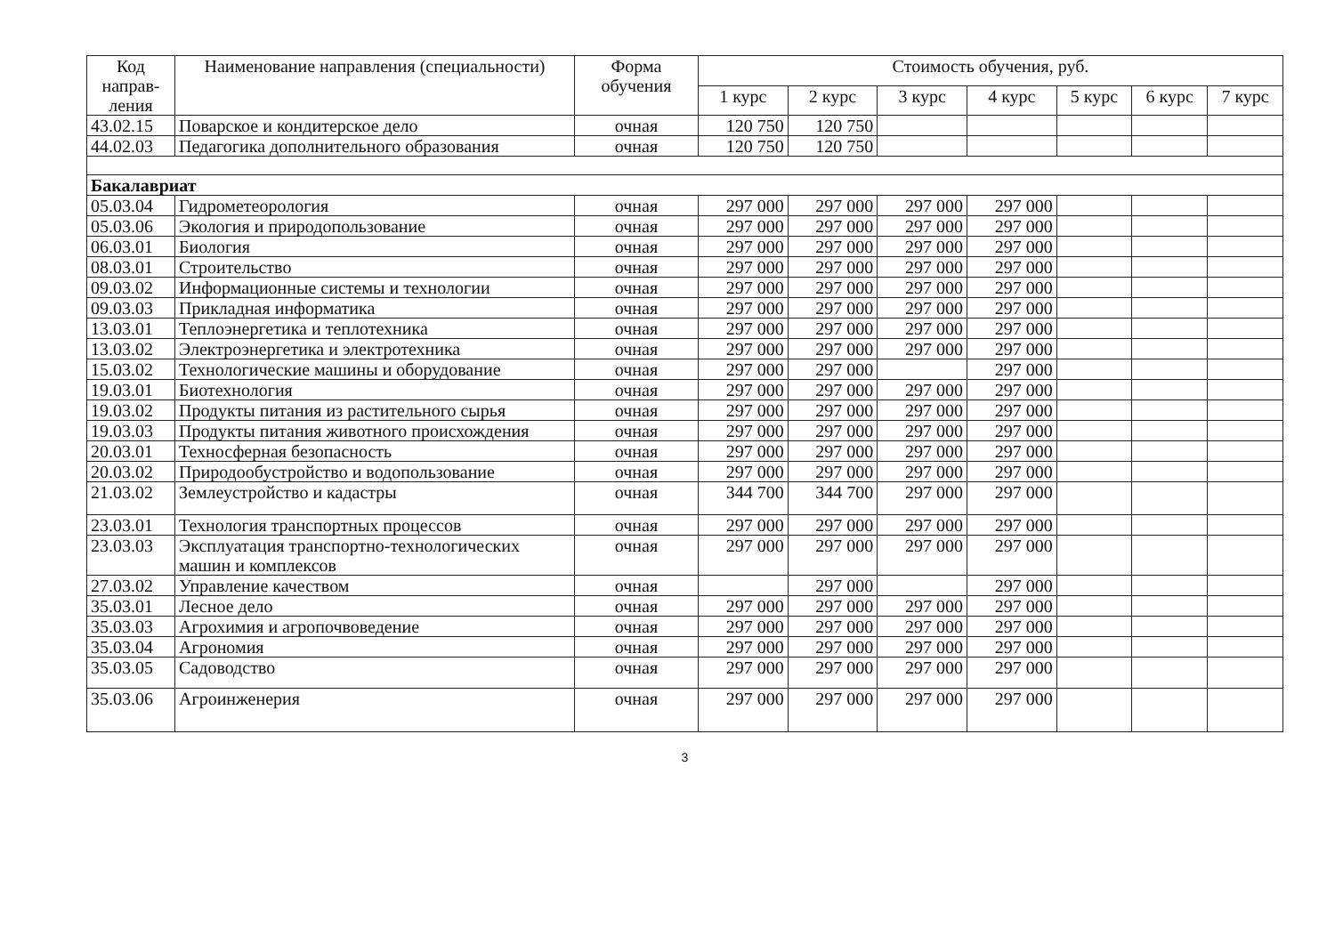| Код направ-ления | Наименование направления (специальности) | Форма обучения | Стоимость обучения, руб. | | | | | | |
| --- | --- | --- | --- | --- | --- | --- | --- | --- | --- |
| | | | 1 курс | 2 курс | 3 курс | 4 курс | 5 курс | 6 курс | 7 курс |
| 43.02.15 | Поварское и кондитерское дело | очная | 120 750 | 120 750 | | | | | |
| 44.02.03 | Педагогика дополнительного образования | очная | 120 750 | 120 750 | | | | | |
| Бакалавриат | | | | | | | | | |
| 05.03.04 | Гидрометеорология | очная | 297 000 | 297 000 | 297 000 | 297 000 | | | |
| 05.03.06 | Экология и природопользование | очная | 297 000 | 297 000 | 297 000 | 297 000 | | | |
| 06.03.01 | Биология | очная | 297 000 | 297 000 | 297 000 | 297 000 | | | |
| 08.03.01 | Строительство | очная | 297 000 | 297 000 | 297 000 | 297 000 | | | |
| 09.03.02 | Информационные системы и технологии | очная | 297 000 | 297 000 | 297 000 | 297 000 | | | |
| 09.03.03 | Прикладная информатика | очная | 297 000 | 297 000 | 297 000 | 297 000 | | | |
| 13.03.01 | Теплоэнергетика и теплотехника | очная | 297 000 | 297 000 | 297 000 | 297 000 | | | |
| 13.03.02 | Электроэнергетика и электротехника | очная | 297 000 | 297 000 | 297 000 | 297 000 | | | |
| 15.03.02 | Технологические машины и оборудование | очная | 297 000 | 297 000 | | 297 000 | | | |
| 19.03.01 | Биотехнология | очная | 297 000 | 297 000 | 297 000 | 297 000 | | | |
| 19.03.02 | Продукты питания из растительного сырья | очная | 297 000 | 297 000 | 297 000 | 297 000 | | | |
| 19.03.03 | Продукты питания животного происхождения | очная | 297 000 | 297 000 | 297 000 | 297 000 | | | |
| 20.03.01 | Техносферная безопасность | очная | 297 000 | 297 000 | 297 000 | 297 000 | | | |
| 20.03.02 | Природообустройство и водопользование | очная | 297 000 | 297 000 | 297 000 | 297 000 | | | |
| 21.03.02 | Землеустройство и кадастры | очная | 344 700 | 344 700 | 297 000 | 297 000 | | | |
| 23.03.01 | Технология транспортных процессов | очная | 297 000 | 297 000 | 297 000 | 297 000 | | | |
| 23.03.03 | Эксплуатация транспортно-технологических машин и комплексов | очная | 297 000 | 297 000 | 297 000 | 297 000 | | | |
| 27.03.02 | Управление качеством | очная | | 297 000 | | 297 000 | | | |
| 35.03.01 | Лесное дело | очная | 297 000 | 297 000 | 297 000 | 297 000 | | | |
| 35.03.03 | Агрохимия и агропочвоведение | очная | 297 000 | 297 000 | 297 000 | 297 000 | | | |
| 35.03.04 | Агрономия | очная | 297 000 | 297 000 | 297 000 | 297 000 | | | |
| 35.03.05 | Садоводство | очная | 297 000 | 297 000 | 297 000 | 297 000 | | | |
| 35.03.06 | Агроинженерия | очная | 297 000 | 297 000 | 297 000 | 297 000 | | | |
3